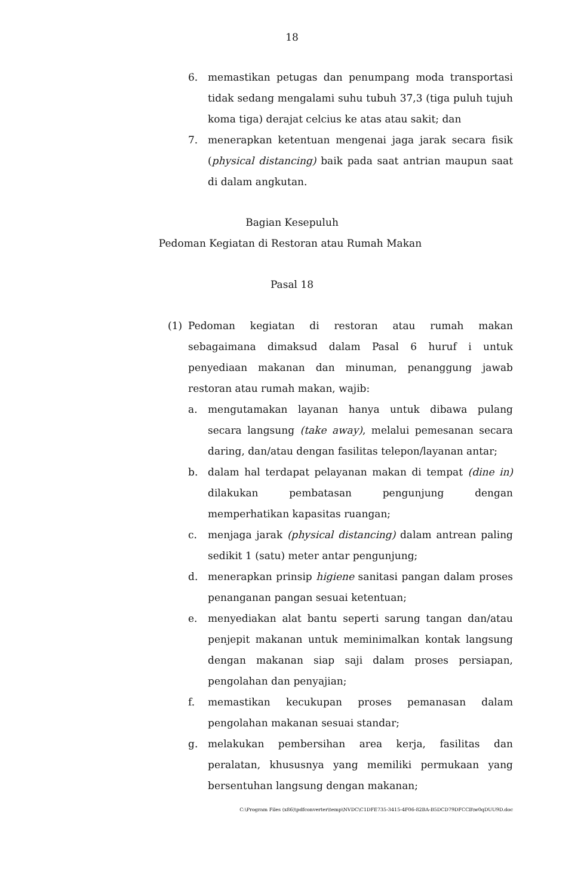18
6. memastikan petugas dan penumpang moda transportasi tidak sedang mengalami suhu tubuh 37,3 (tiga puluh tujuh koma tiga) derajat celcius ke atas atau sakit; dan
7. menerapkan ketentuan mengenai jaga jarak secara fisik (physical distancing) baik pada saat antrian maupun saat di dalam angkutan.
Bagian Kesepuluh
Pedoman Kegiatan di Restoran atau Rumah Makan
Pasal 18
(1) Pedoman kegiatan di restoran atau rumah makan sebagaimana dimaksud dalam Pasal 6 huruf i untuk penyediaan makanan dan minuman, penanggung jawab restoran atau rumah makan, wajib:
a. mengutamakan layanan hanya untuk dibawa pulang secara langsung (take away), melalui pemesanan secara daring, dan/atau dengan fasilitas telepon/layanan antar;
b. dalam hal terdapat pelayanan makan di tempat (dine in) dilakukan pembatasan pengunjung dengan memperhatikan kapasitas ruangan;
c. menjaga jarak (physical distancing) dalam antrean paling sedikit 1 (satu) meter antar pengunjung;
d. menerapkan prinsip higiene sanitasi pangan dalam proses penanganan pangan sesuai ketentuan;
e. menyediakan alat bantu seperti sarung tangan dan/atau penjepit makanan untuk meminimalkan kontak langsung dengan makanan siap saji dalam proses persiapan, pengolahan dan penyajian;
f. memastikan kecukupan proses pemanasan dalam pengolahan makanan sesuai standar;
g. melakukan pembersihan area kerja, fasilitas dan peralatan, khususnya yang memiliki permukaan yang bersentuhan langsung dengan makanan;
C:\Program Files (x86)\pdfconverter\temp\NVDC\C1DFE735-3415-4F06-82BA-B5DCD79DFCCB\w0qDUU9D.doc